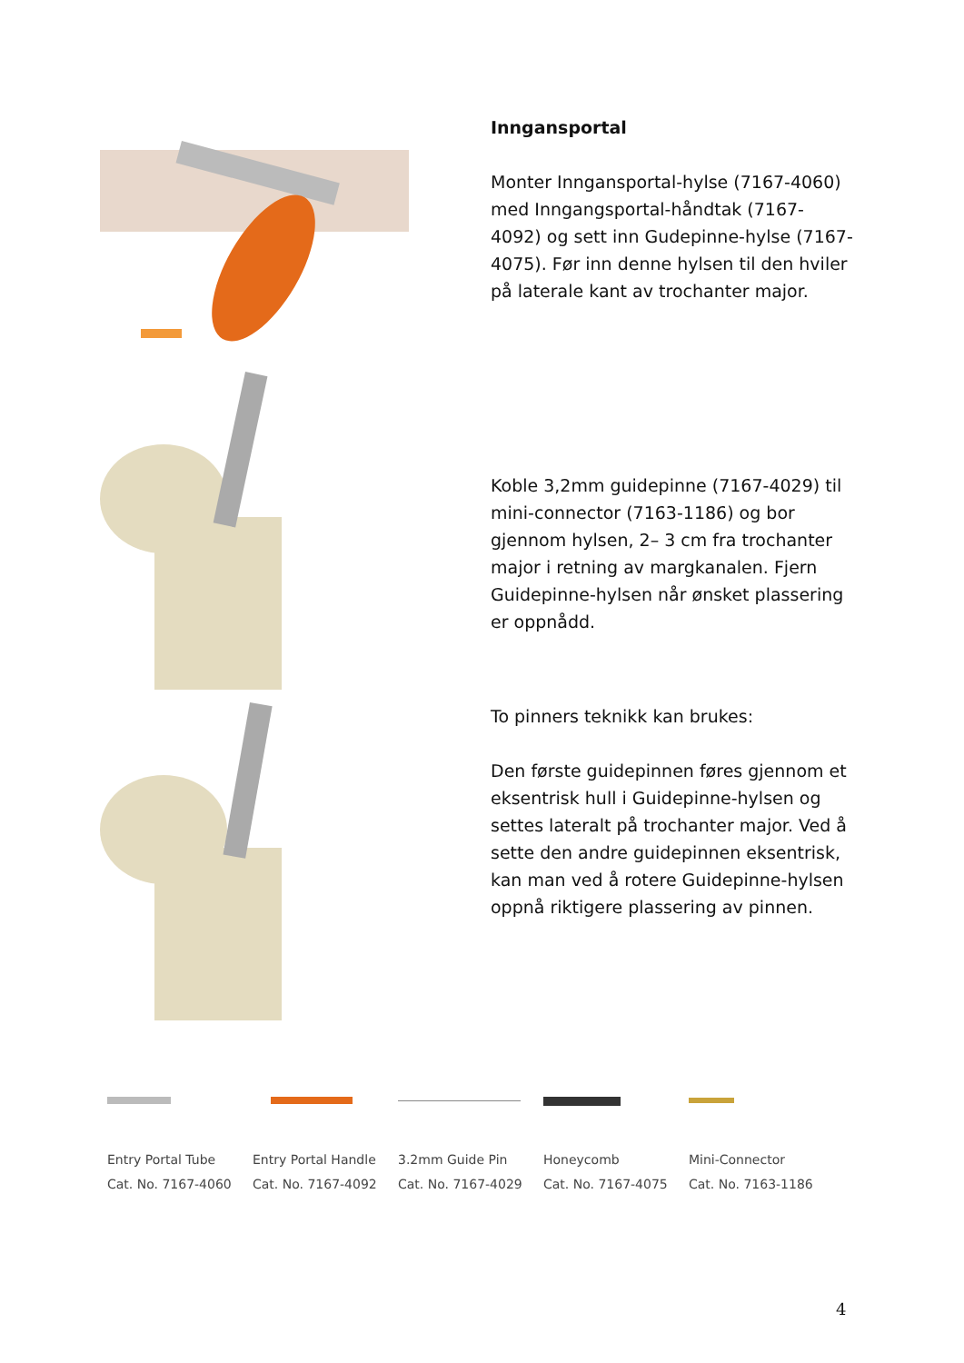Inngansportal
Monter Inngansportal-hylse (7167-4060) med Inngangsportal-håndtak (7167-4092) og sett inn Gudepinne-hylse (7167-4075). Før inn denne hylsen til den hviler på laterale kant av trochanter major.
Koble 3,2mm guidepinne (7167-4029) til mini-connector (7163-1186) og bor gjennom hylsen, 2– 3 cm fra trochanter major i retning av margkanalen. Fjern Guidepinne-hylsen når ønsket plassering er oppnådd.
To pinners teknikk kan brukes:
Den første guidepinnen føres gjennom et eksentrisk hull i Guidepinne-hylsen og settes lateralt på trochanter major. Ved å sette den andre guidepinnen eksentrisk, kan man ved å rotere Guidepinne-hylsen oppnå riktigere plassering av pinnen.
Entry Portal Tube
Cat. No. 7167-4060
Entry Portal Handle
Cat. No. 7167-4092
3.2mm Guide Pin
Cat. No. 7167-4029
Honeycomb
Cat. No. 7167-4075
Mini-Connector
Cat. No. 7163-1186
4